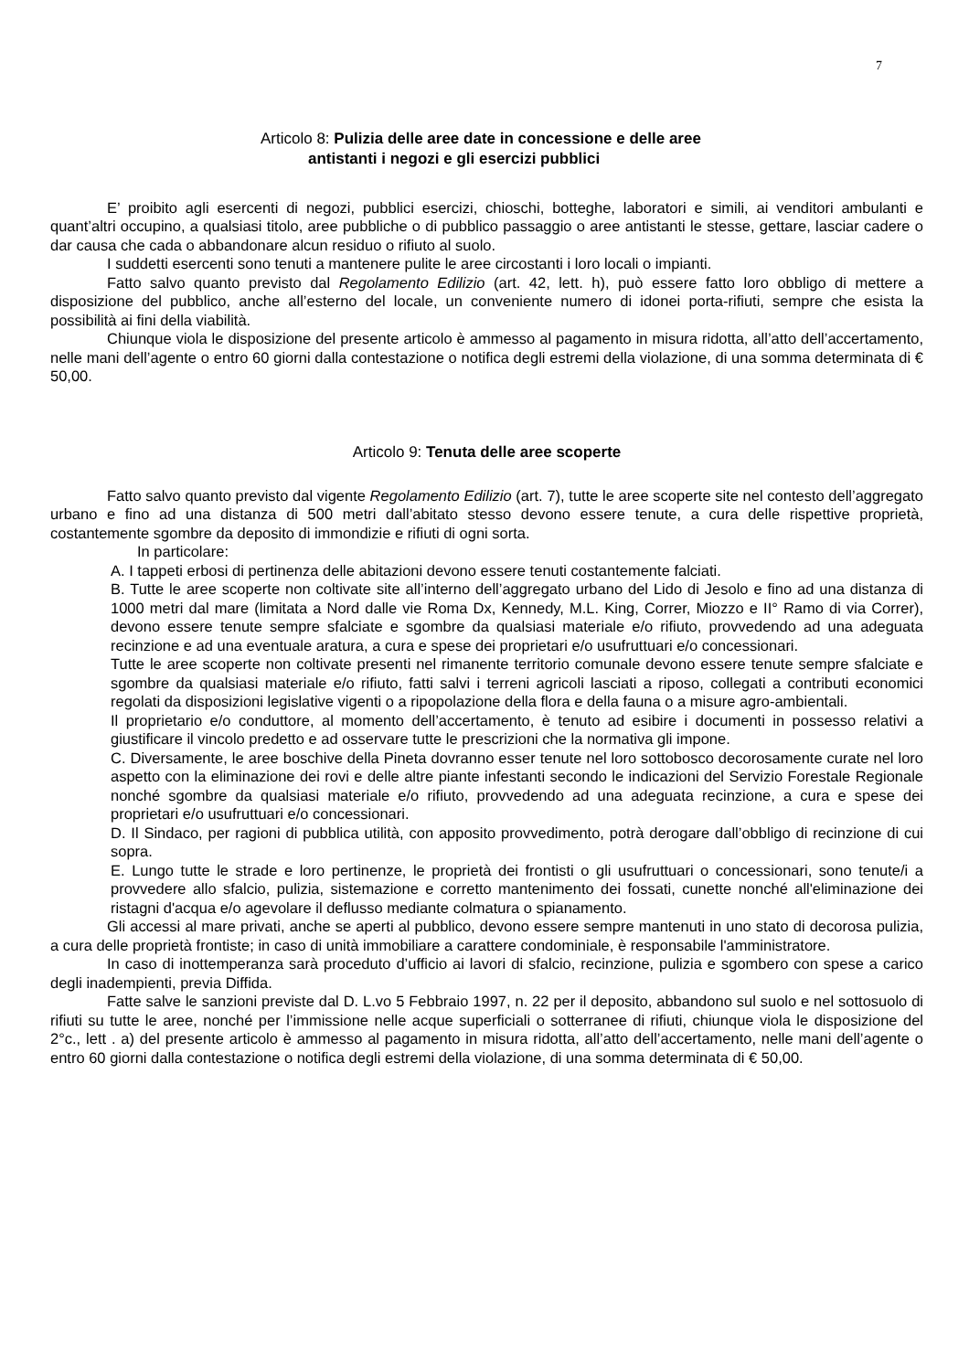7
Articolo 8: Pulizia delle aree date in concessione e delle aree
antistanti i negozi e gli esercizi pubblici
E’ proibito agli esercenti di negozi, pubblici esercizi, chioschi, botteghe, laboratori e simili, ai venditori ambulanti e quant’altri occupino, a qualsiasi titolo, aree pubbliche o di pubblico passaggio o aree antistanti le stesse, gettare, lasciar cadere o dar causa che cada o abbandonare alcun residuo o rifiuto al suolo.
I suddetti esercenti sono tenuti a mantenere pulite le aree circostanti i loro locali o impianti.
Fatto salvo quanto previsto dal Regolamento Edilizio (art. 42, lett. h), può essere fatto loro obbligo di mettere a disposizione del pubblico, anche all’esterno del locale, un conveniente numero di idonei porta-rifiuti, sempre che esista la possibilità ai fini della viabilità.
Chiunque viola le disposizione del presente articolo è ammesso al pagamento in misura ridotta, all’atto dell’accertamento, nelle mani dell’agente o entro 60 giorni dalla contestazione o notifica degli estremi della violazione, di una somma determinata di € 50,00.
Articolo 9: Tenuta delle aree scoperte
Fatto salvo quanto previsto dal vigente Regolamento Edilizio (art. 7), tutte le aree scoperte site nel contesto dell’aggregato urbano e fino ad una distanza di 500 metri dall’abitato stesso devono essere tenute, a cura delle rispettive proprietà, costantemente sgombre da deposito di immondizie e rifiuti di ogni sorta.
In particolare:
A. I tappeti erbosi di pertinenza delle abitazioni devono essere tenuti costantemente falciati.
B. Tutte le aree scoperte non coltivate site all’interno dell’aggregato urbano del Lido di Jesolo e fino ad una distanza di 1000 metri dal mare (limitata a Nord dalle vie Roma Dx, Kennedy, M.L. King, Correr, Miozzo e II° Ramo di via Correr), devono essere tenute sempre sfalciate e sgombre da qualsiasi materiale e/o rifiuto, provvedendo ad una adeguata recinzione e ad una eventuale aratura, a cura e spese dei proprietari e/o usufruttuari e/o concessionari.
Tutte le aree scoperte non coltivate presenti nel rimanente territorio comunale devono essere tenute sempre sfalciate e sgombre da qualsiasi materiale e/o rifiuto, fatti salvi i terreni agricoli lasciati a riposo, collegati a contributi economici regolati da disposizioni legislative vigenti o a ripopolazione della flora e della fauna o a misure agro-ambientali.
Il proprietario e/o conduttore, al momento dell’accertamento, è tenuto ad esibire i documenti in possesso relativi a giustificare il vincolo predetto e ad osservare tutte le prescrizioni che la normativa gli impone.
C. Diversamente, le aree boschive della Pineta dovranno esser tenute nel loro sottobosco decorosamente curate nel loro aspetto con la eliminazione dei rovi e delle altre piante infestanti secondo le indicazioni del Servizio Forestale Regionale nonché sgombre da qualsiasi materiale e/o rifiuto, provvedendo ad una adeguata recinzione, a cura e spese dei proprietari e/o usufruttuari e/o concessionari.
D. Il Sindaco, per ragioni di pubblica utilità, con apposito provvedimento, potrà derogare dall’obbligo di recinzione di cui sopra.
E. Lungo tutte le strade e loro pertinenze, le proprietà dei frontisti o gli usufruttuari o concessionari, sono tenute/i a provvedere allo sfalcio, pulizia, sistemazione e corretto mantenimento dei fossati, cunette nonché all'eliminazione dei ristagni d'acqua e/o agevolare il deflusso mediante colmatura o spianamento.
Gli accessi al mare privati, anche se aperti al pubblico, devono essere sempre mantenuti in uno stato di decorosa pulizia, a cura delle proprietà frontiste; in caso di unità immobiliare a carattere condominiale, è responsabile l'amministratore.
In caso di inottemperanza sarà proceduto d’ufficio ai lavori di sfalcio, recinzione, pulizia e sgombero con spese a carico degli inadempienti, previa Diffida.
Fatte salve le sanzioni previste dal D. L.vo 5 Febbraio 1997, n. 22 per il deposito, abbandono sul suolo e nel sottosuolo di rifiuti su tutte le aree, nonché per l’immissione nelle acque superficiali o sotterranee di rifiuti, chiunque viola le disposizione del 2°c., lett . a) del presente articolo è ammesso al pagamento in misura ridotta, all’atto dell’accertamento, nelle mani dell’agente o entro 60 giorni dalla contestazione o notifica degli estremi della violazione, di una somma determinata di € 50,00.